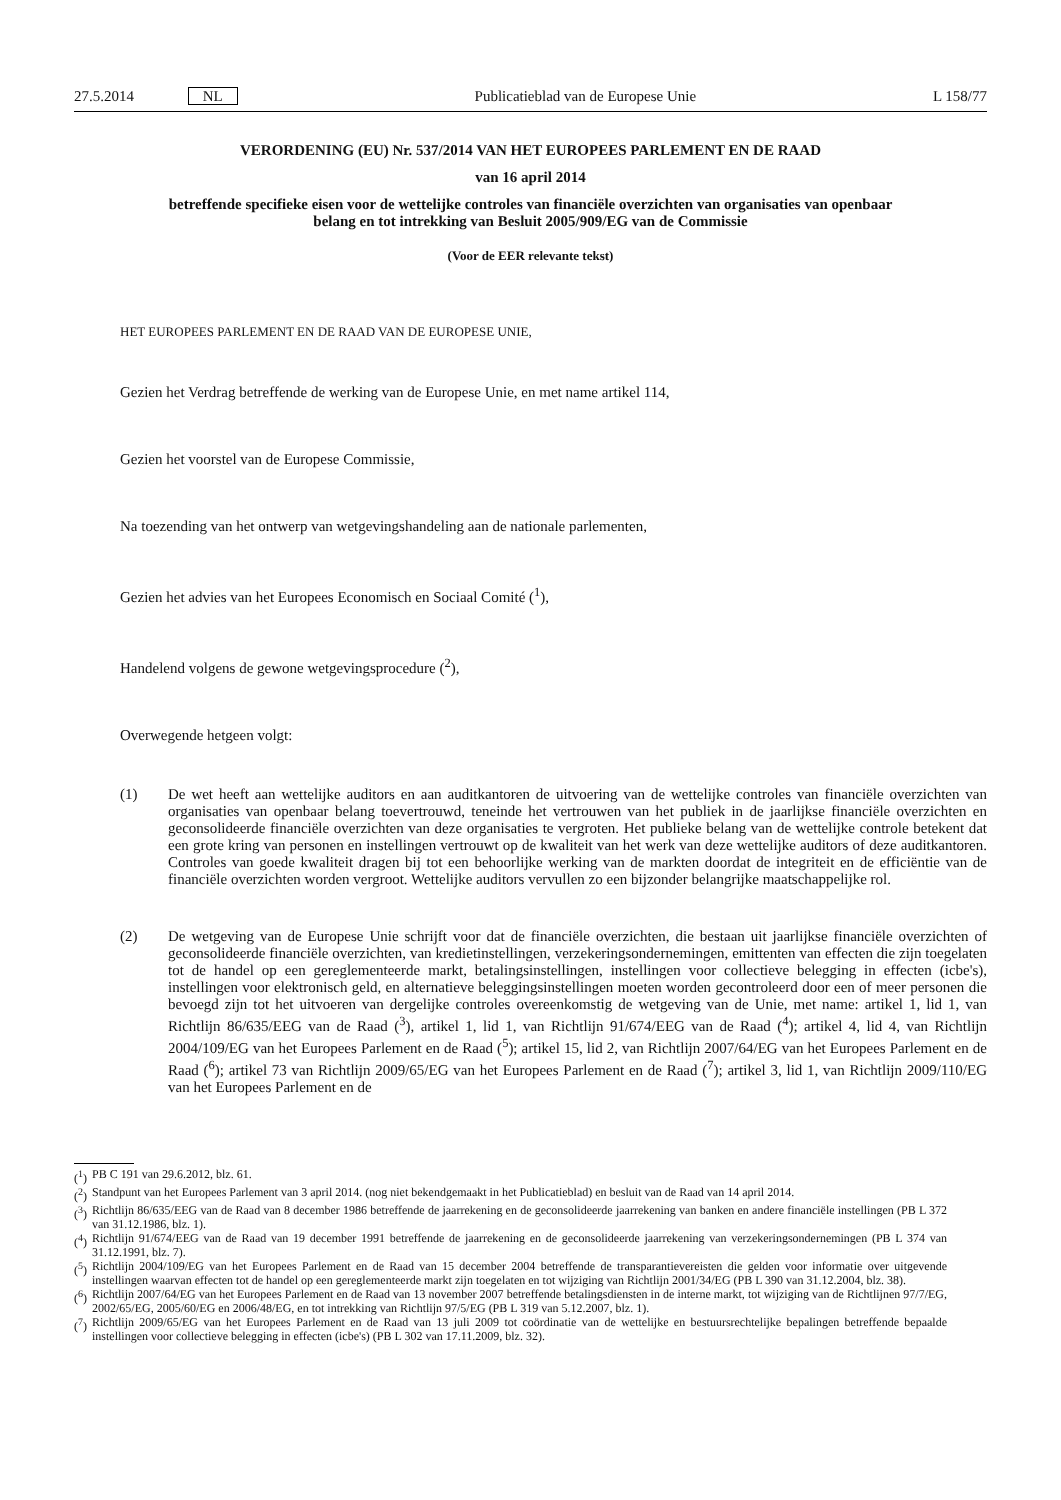27.5.2014 NL Publicatieblad van de Europese Unie L 158/77
VERORDENING (EU) Nr. 537/2014 VAN HET EUROPEES PARLEMENT EN DE RAAD
van 16 april 2014
betreffende specifieke eisen voor de wettelijke controles van financiële overzichten van organisaties van openbaar belang en tot intrekking van Besluit 2005/909/EG van de Commissie
(Voor de EER relevante tekst)
HET EUROPEES PARLEMENT EN DE RAAD VAN DE EUROPESE UNIE,
Gezien het Verdrag betreffende de werking van de Europese Unie, en met name artikel 114,
Gezien het voorstel van de Europese Commissie,
Na toezending van het ontwerp van wetgevingshandeling aan de nationale parlementen,
Gezien het advies van het Europees Economisch en Sociaal Comité (<sup>1</sup>),
Handelend volgens de gewone wetgevingsprocedure (<sup>2</sup>),
Overwegende hetgeen volgt:
(1) De wet heeft aan wettelijke auditors en aan auditkantoren de uitvoering van de wettelijke controles van financiële overzichten van organisaties van openbaar belang toevertrouwd, teneinde het vertrouwen van het publiek in de jaarlijkse financiële overzichten en geconsolideerde financiële overzichten van deze organisaties te vergroten. Het publieke belang van de wettelijke controle betekent dat een grote kring van personen en instellingen vertrouwt op de kwaliteit van het werk van deze wettelijke auditors of deze auditkantoren. Controles van goede kwaliteit dragen bij tot een behoorlijke werking van de markten doordat de integriteit en de efficiëntie van de financiële overzichten worden vergroot. Wettelijke auditors vervullen zo een bijzonder belangrijke maatschappelijke rol.
(2) De wetgeving van de Europese Unie schrijft voor dat de financiële overzichten, die bestaan uit jaarlijkse financiële overzichten of geconsolideerde financiële overzichten, van kredietinstellingen, verzekeringsondernemingen, emittenten van effecten die zijn toegelaten tot de handel op een gereglementeerde markt, betalingsinstellingen, instellingen voor collectieve belegging in effecten (icbe's), instellingen voor elektronisch geld, en alternatieve beleggingsinstellingen moeten worden gecontroleerd door een of meer personen die bevoegd zijn tot het uitvoeren van dergelijke controles overeenkomstig de wetgeving van de Unie, met name: artikel 1, lid 1, van Richtlijn 86/635/EEG van de Raad (<sup>3</sup>), artikel 1, lid 1, van Richtlijn 91/674/EEG van de Raad (<sup>4</sup>); artikel 4, lid 4, van Richtlijn 2004/109/EG van het Europees Parlement en de Raad (<sup>5</sup>); artikel 15, lid 2, van Richtlijn 2007/64/EG van het Europees Parlement en de Raad (<sup>6</sup>); artikel 73 van Richtlijn 2009/65/EG van het Europees Parlement en de Raad (<sup>7</sup>); artikel 3, lid 1, van Richtlijn 2009/110/EG van het Europees Parlement en de
(<sup>1</sup>) PB C 191 van 29.6.2012, blz. 61.
(<sup>2</sup>) Standpunt van het Europees Parlement van 3 april 2014. (nog niet bekendgemaakt in het Publicatieblad) en besluit van de Raad van 14 april 2014.
(<sup>3</sup>) Richtlijn 86/635/EEG van de Raad van 8 december 1986 betreffende de jaarrekening en de geconsolideerde jaarrekening van banken en andere financiële instellingen (PB L 372 van 31.12.1986, blz. 1).
(<sup>4</sup>) Richtlijn 91/674/EEG van de Raad van 19 december 1991 betreffende de jaarrekening en de geconsolideerde jaarrekening van verzekeringsondernemingen (PB L 374 van 31.12.1991, blz. 7).
(<sup>5</sup>) Richtlijn 2004/109/EG van het Europees Parlement en de Raad van 15 december 2004 betreffende de transparantievereisten die gelden voor informatie over uitgevende instellingen waarvan effecten tot de handel op een gereglementeerde markt zijn toegelaten en tot wijziging van Richtlijn 2001/34/EG (PB L 390 van 31.12.2004, blz. 38).
(<sup>6</sup>) Richtlijn 2007/64/EG van het Europees Parlement en de Raad van 13 november 2007 betreffende betalingsdiensten in de interne markt, tot wijziging van de Richtlijnen 97/7/EG, 2002/65/EG, 2005/60/EG en 2006/48/EG, en tot intrekking van Richtlijn 97/5/EG (PB L 319 van 5.12.2007, blz. 1).
(<sup>7</sup>) Richtlijn 2009/65/EG van het Europees Parlement en de Raad van 13 juli 2009 tot coördinatie van de wettelijke en bestuursrechtelijke bepalingen betreffende bepaalde instellingen voor collectieve belegging in effecten (icbe's) (PB L 302 van 17.11.2009, blz. 32).